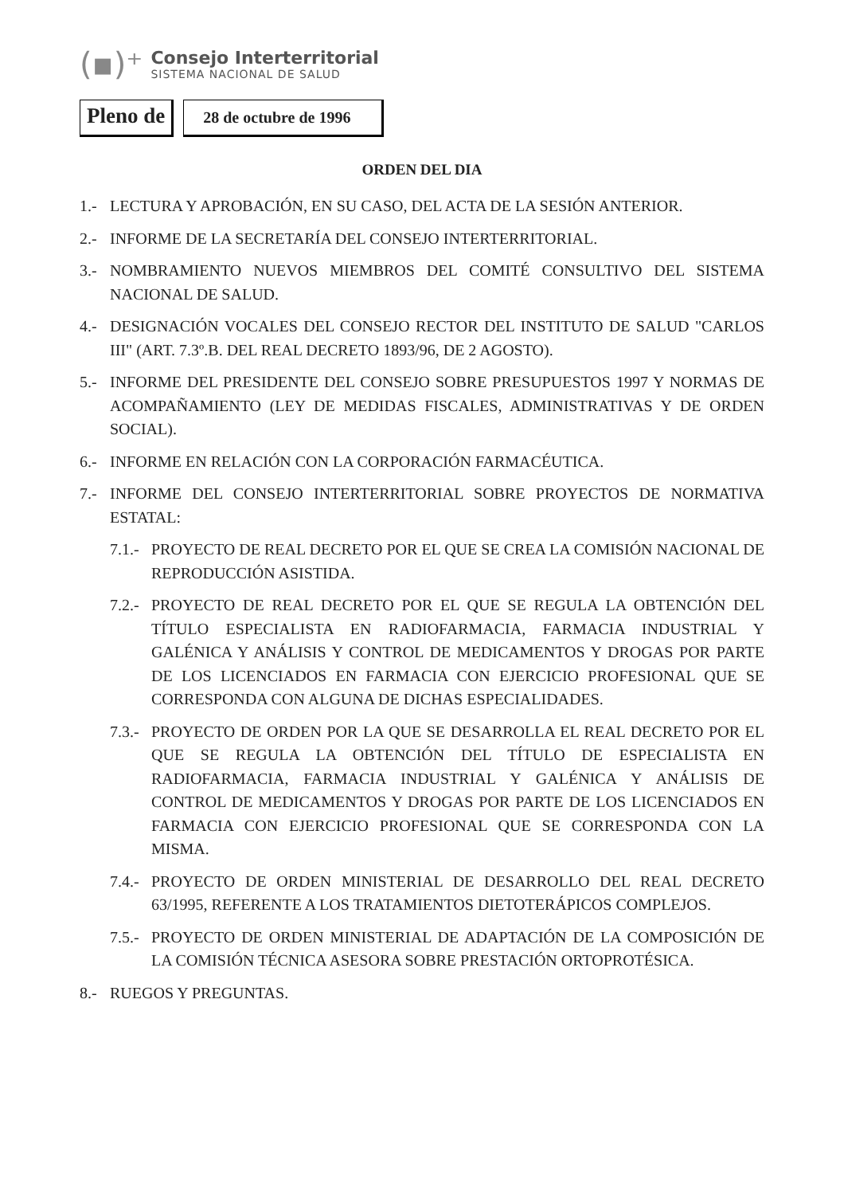(▪)⁺
Consejo Interterritorial
SISTEMA NACIONAL DE SALUD
Pleno de
28 de octubre de 1996
ORDEN DEL DIA
1.- LECTURA Y APROBACIÓN, EN SU CASO, DEL ACTA DE LA SESIÓN ANTERIOR.
2.- INFORME DE LA SECRETARÍA DEL CONSEJO INTERTERRITORIAL.
3.- NOMBRAMIENTO NUEVOS MIEMBROS DEL COMITÉ CONSULTIVO DEL SISTEMA NACIONAL DE SALUD.
4.- DESIGNACIÓN VOCALES DEL CONSEJO RECTOR DEL INSTITUTO DE SALUD "CARLOS III" (ART. 7.3º.B. DEL REAL DECRETO 1893/96, DE 2 AGOSTO).
5.- INFORME DEL PRESIDENTE DEL CONSEJO SOBRE PRESUPUESTOS 1997 Y NORMAS DE ACOMPAÑAMIENTO (LEY DE MEDIDAS FISCALES, ADMINISTRATIVAS Y DE ORDEN SOCIAL).
6.- INFORME EN RELACIÓN CON LA CORPORACIÓN FARMACÉUTICA.
7.- INFORME DEL CONSEJO INTERTERRITORIAL SOBRE PROYECTOS DE NORMATIVA ESTATAL:
7.1.- PROYECTO DE REAL DECRETO POR EL QUE SE CREA LA COMISIÓN NACIONAL DE REPRODUCCIÓN ASISTIDA.
7.2.- PROYECTO DE REAL DECRETO POR EL QUE SE REGULA LA OBTENCIÓN DEL TÍTULO ESPECIALISTA EN RADIOFARMACIA, FARMACIA INDUSTRIAL Y GALÉNICA Y ANÁLISIS Y CONTROL DE MEDICAMENTOS Y DROGAS POR PARTE DE LOS LICENCIADOS EN FARMACIA CON EJERCICIO PROFESIONAL QUE SE CORRESPONDA CON ALGUNA DE DICHAS ESPECIALIDADES.
7.3.- PROYECTO DE ORDEN POR LA QUE SE DESARROLLA EL REAL DECRETO POR EL QUE SE REGULA LA OBTENCIÓN DEL TÍTULO DE ESPECIALISTA EN RADIOFARMACIA, FARMACIA INDUSTRIAL Y GALÉNICA Y ANÁLISIS DE CONTROL DE MEDICAMENTOS Y DROGAS POR PARTE DE LOS LICENCIADOS EN FARMACIA CON EJERCICIO PROFESIONAL QUE SE CORRESPONDA CON LA MISMA.
7.4.- PROYECTO DE ORDEN MINISTERIAL DE DESARROLLO DEL REAL DECRETO 63/1995, REFERENTE A LOS TRATAMIENTOS DIETOTERÁPICOS COMPLEJOS.
7.5.- PROYECTO DE ORDEN MINISTERIAL DE ADAPTACIÓN DE LA COMPOSICIÓN DE LA COMISIÓN TÉCNICA ASESORA SOBRE PRESTACIÓN ORTOPROTÉSICA.
8.- RUEGOS Y PREGUNTAS.